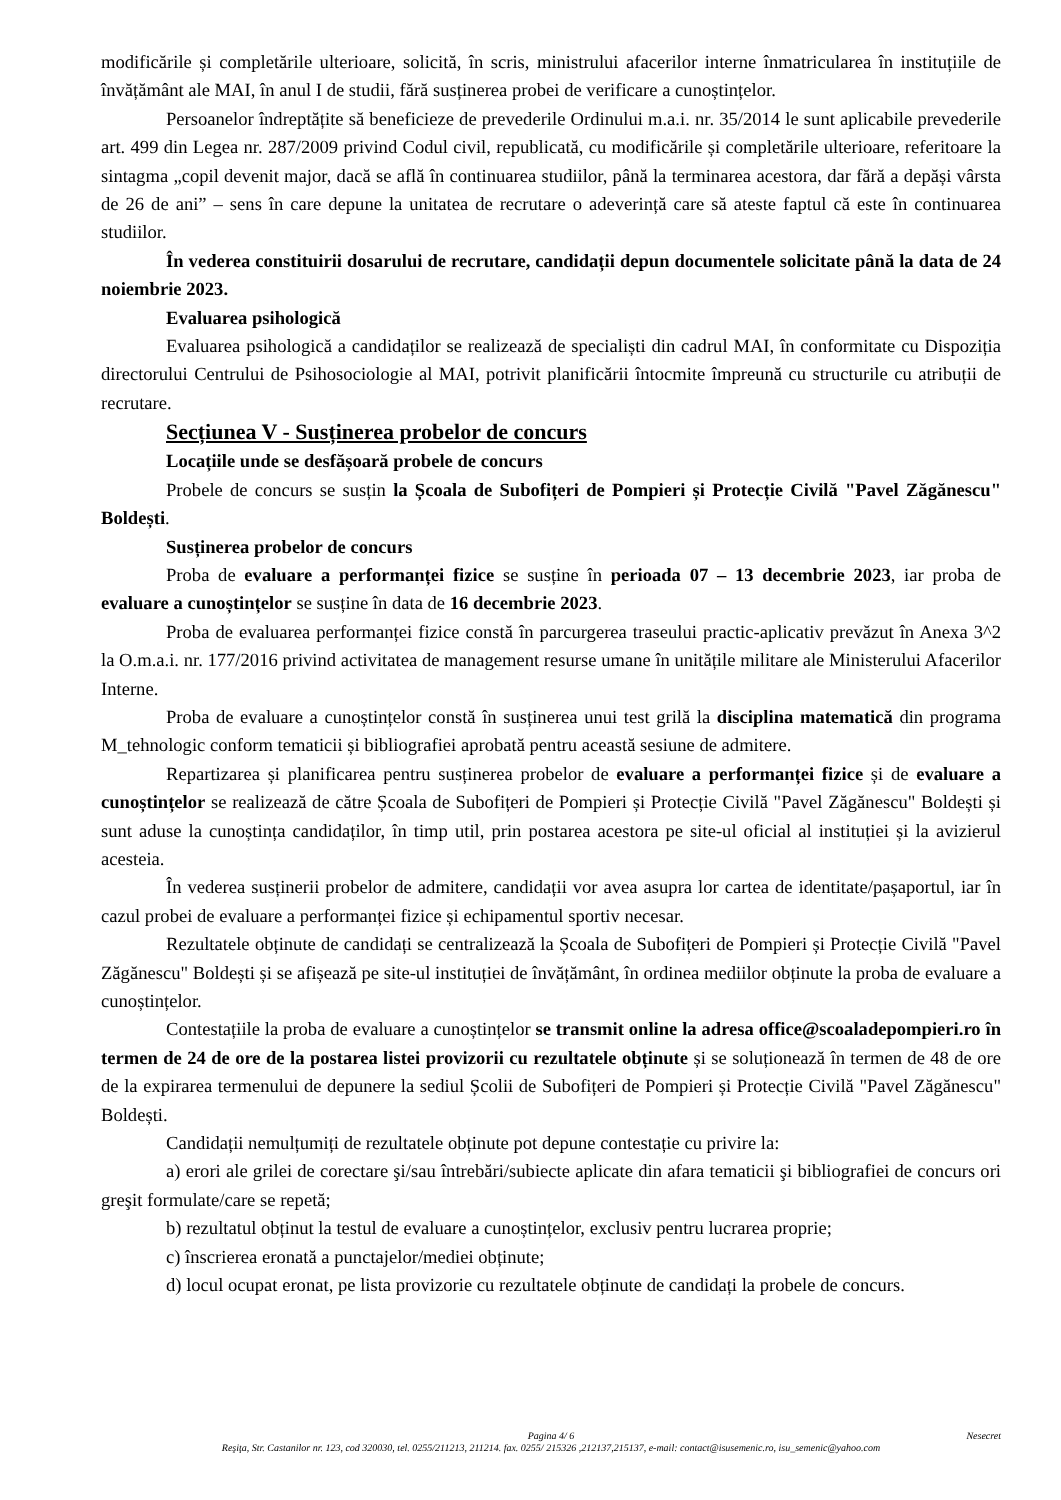modificările și completările ulterioare, solicită, în scris, ministrului afacerilor interne înmatricularea în instituțiile de învățământ ale MAI, în anul I de studii, fără susținerea probei de verificare a cunoștințelor.
Persoanelor îndreptățite să beneficieze de prevederile Ordinului m.a.i. nr. 35/2014 le sunt aplicabile prevederile art. 499 din Legea nr. 287/2009 privind Codul civil, republicată, cu modificările și completările ulterioare, referitoare la sintagma „copil devenit major, dacă se află în continuarea studiilor, până la terminarea acestora, dar fără a depăși vârsta de 26 de ani” – sens în care depune la unitatea de recrutare o adeverință care să ateste faptul că este în continuarea studiilor.
În vederea constituirii dosarului de recrutare, candidații depun documentele solicitate până la data de 24 noiembrie 2023.
Evaluarea psihologică
Evaluarea psihologică a candidaților se realizează de specialiști din cadrul MAI, în conformitate cu Dispoziția directorului Centrului de Psihosociologie al MAI, potrivit planificării întocmite împreună cu structurile cu atribuții de recrutare.
Secțiunea V - Susținerea probelor de concurs
Locațiile unde se desfășoară probele de concurs
Probele de concurs se susțin la Școala de Subofițeri de Pompieri și Protecție Civilă "Pavel Zăgănescu" Boldești.
Susținerea probelor de concurs
Proba de evaluare a performanței fizice se susține în perioada 07 – 13 decembrie 2023, iar proba de evaluare a cunoștințelor se susține în data de 16 decembrie 2023.
Proba de evaluarea performanței fizice constă în parcurgerea traseului practic-aplicativ prevăzut în Anexa 3^2 la O.m.a.i. nr. 177/2016 privind activitatea de management resurse umane în unitățile militare ale Ministerului Afacerilor Interne.
Proba de evaluare a cunoștințelor constă în susținerea unui test grilă la disciplina matematică din programa M_tehnologic conform tematicii și bibliografiei aprobată pentru această sesiune de admitere.
Repartizarea și planificarea pentru susținerea probelor de evaluare a performanței fizice și de evaluare a cunoștințelor se realizează de către Școala de Subofițeri de Pompieri și Protecție Civilă "Pavel Zăgănescu" Boldești și sunt aduse la cunoștința candidaților, în timp util, prin postarea acestora pe site-ul oficial al instituției și la avizierul acesteia.
În vederea susținerii probelor de admitere, candidații vor avea asupra lor cartea de identitate/pașaportul, iar în cazul probei de evaluare a performanței fizice și echipamentul sportiv necesar.
Rezultatele obținute de candidați se centralizează la Școala de Subofițeri de Pompieri și Protecție Civilă "Pavel Zăgănescu" Boldești și se afișează pe site-ul instituției de învățământ, în ordinea mediilor obținute la proba de evaluare a cunoștințelor.
Contestațiile la proba de evaluare a cunoștințelor se transmit online la adresa office@scoaladepompieri.ro în termen de 24 de ore de la postarea listei provizorii cu rezultatele obținute și se soluționează în termen de 48 de ore de la expirarea termenului de depunere la sediul Școlii de Subofițeri de Pompieri și Protecție Civilă "Pavel Zăgănescu" Boldești.
Candidații nemulțumiți de rezultatele obținute pot depune contestație cu privire la:
a) erori ale grilei de corectare şi/sau întrebări/subiecte aplicate din afara tematicii şi bibliografiei de concurs ori greşit formulate/care se repetă;
b) rezultatul obținut la testul de evaluare a cunoștințelor, exclusiv pentru lucrarea proprie;
c) înscrierea eronată a punctajelor/mediei obținute;
d) locul ocupat eronat, pe lista provizorie cu rezultatele obținute de candidați la probele de concurs.
Nesecret Pagina 4/ 6
Reşiţa, Str. Castanilor nr. 123, cod 320030, tel. 0255/211213, 211214. fax. 0255/ 215326 ,212137,215137, e-mail: contact@isusemenic.ro, isu_semenic@yahoo.com